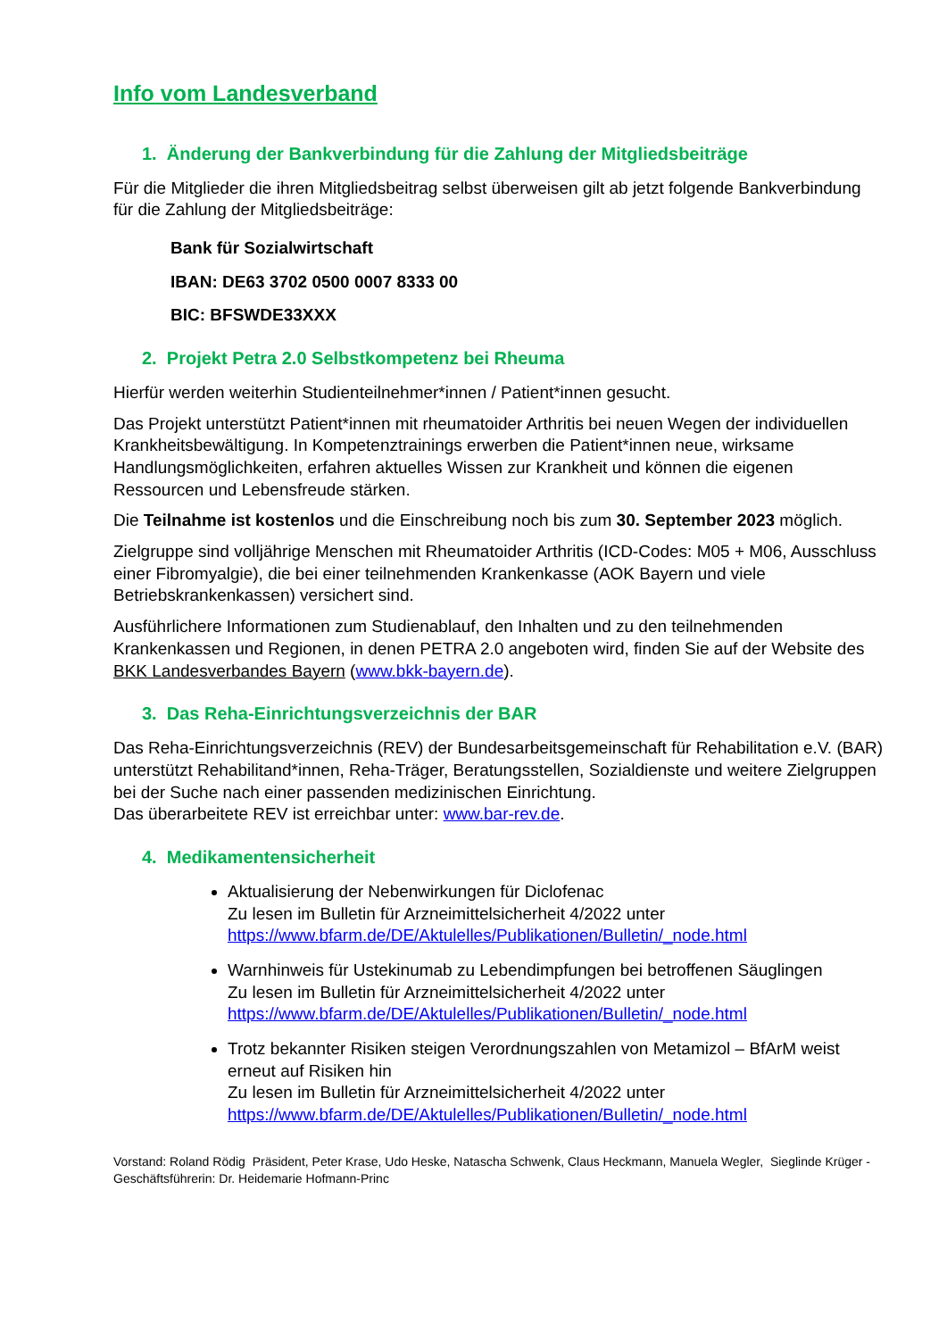Info vom Landesverband
1. Änderung der Bankverbindung für die Zahlung der Mitgliedsbeiträge
Für die Mitglieder die ihren Mitgliedsbeitrag selbst überweisen gilt ab jetzt folgende Bankverbindung für die Zahlung der Mitgliedsbeiträge:
Bank für Sozialwirtschaft
IBAN: DE63 3702 0500 0007 8333 00
BIC: BFSWDE33XXX
2. Projekt Petra 2.0 Selbstkompetenz bei Rheuma
Hierfür werden weiterhin Studienteilnehmer*innen / Patient*innen gesucht.
Das Projekt unterstützt Patient*innen mit rheumatoider Arthritis bei neuen Wegen der individuellen Krankheitsbewältigung. In Kompetenztrainings erwerben die Patient*innen neue, wirksame Handlungsmöglichkeiten, erfahren aktuelles Wissen zur Krankheit und können die eigenen Ressourcen und Lebensfreude stärken.
Die Teilnahme ist kostenlos und die Einschreibung noch bis zum 30. September 2023 möglich.
Zielgruppe sind volljährige Menschen mit Rheumatoider Arthritis (ICD-Codes: M05 + M06, Ausschluss einer Fibromyalgie), die bei einer teilnehmenden Krankenkasse (AOK Bayern und viele Betriebskrankenkassen) versichert sind.
Ausführlichere Informationen zum Studienablauf, den Inhalten und zu den teilnehmenden Krankenkassen und Regionen, in denen PETRA 2.0 angeboten wird, finden Sie auf der Website des BKK Landesverbandes Bayern (www.bkk-bayern.de).
3. Das Reha-Einrichtungsverzeichnis der BAR
Das Reha-Einrichtungsverzeichnis (REV) der Bundesarbeitsgemeinschaft für Rehabilitation e.V. (BAR) unterstützt Rehabilitand*innen, Reha-Träger, Beratungsstellen, Sozialdienste und weitere Zielgruppen bei der Suche nach einer passenden medizinischen Einrichtung.
Das überarbeitete REV ist erreichbar unter: www.bar-rev.de.
4. Medikamentensicherheit
Aktualisierung der Nebenwirkungen für Diclofenac
Zu lesen im Bulletin für Arzneimittelsicherheit 4/2022 unter
https://www.bfarm.de/DE/Aktulelles/Publikationen/Bulletin/_node.html
Warnhinweis für Ustekinumab zu Lebendimpfungen bei betroffenen Säuglingen
Zu lesen im Bulletin für Arzneimittelsicherheit 4/2022 unter
https://www.bfarm.de/DE/Aktulelles/Publikationen/Bulletin/_node.html
Trotz bekannter Risiken steigen Verordnungszahlen von Metamizol – BfArM weist erneut auf Risiken hin
Zu lesen im Bulletin für Arzneimittelsicherheit 4/2022 unter
https://www.bfarm.de/DE/Aktulelles/Publikationen/Bulletin/_node.html
Vorstand: Roland Rödig Präsident, Peter Krase, Udo Heske, Natascha Schwenk, Claus Heckmann, Manuela Wegler, Sieglinde Krüger - Geschäftsführerin: Dr. Heidemarie Hofmann-Princ